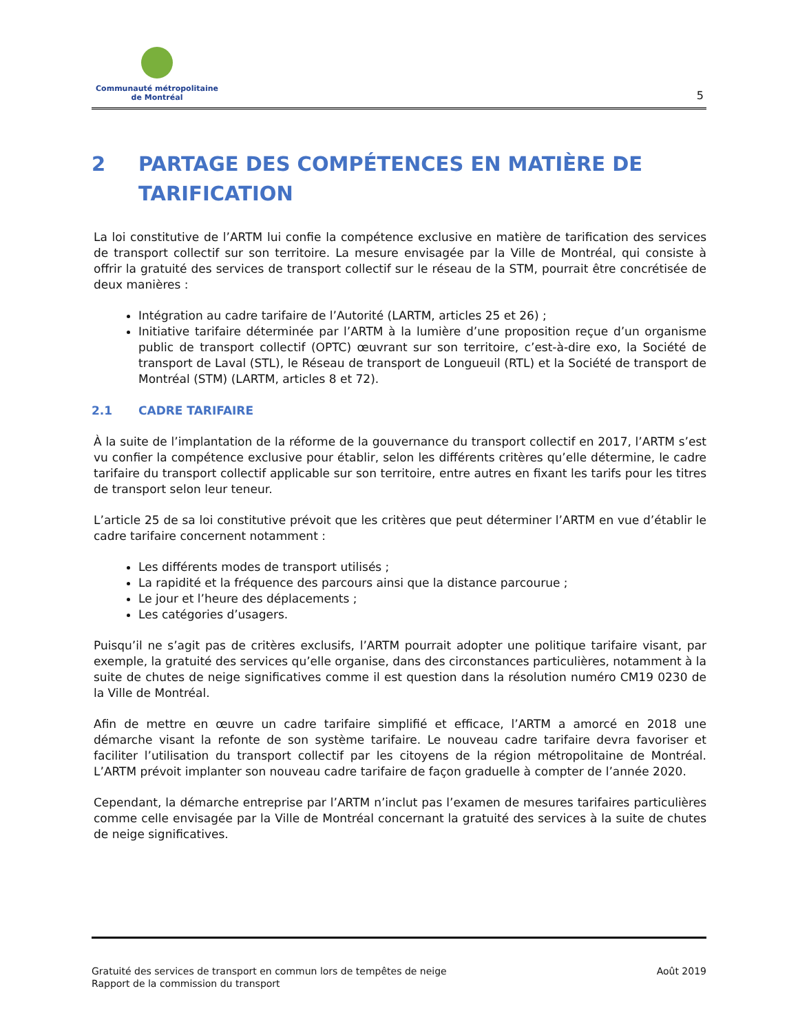Communauté métropolitaine
de Montréal
5
2 PARTAGE DES COMPÉTENCES EN MATIÈRE DE TARIFICATION
La loi constitutive de l’ARTM lui confie la compétence exclusive en matière de tarification des services de transport collectif sur son territoire. La mesure envisagée par la Ville de Montréal, qui consiste à offrir la gratuité des services de transport collectif sur le réseau de la STM, pourrait être concrétisée de deux manières :
Intégration au cadre tarifaire de l’Autorité (LARTM, articles 25 et 26) ;
Initiative tarifaire déterminée par l’ARTM à la lumière d’une proposition reçue d’un organisme public de transport collectif (OPTC) œuvrant sur son territoire, c’est-à-dire exo, la Société de transport de Laval (STL), le Réseau de transport de Longueuil (RTL) et la Société de transport de Montréal (STM) (LARTM, articles 8 et 72).
2.1 CADRE TARIFAIRE
À la suite de l’implantation de la réforme de la gouvernance du transport collectif en 2017, l’ARTM s’est vu confier la compétence exclusive pour établir, selon les différents critères qu’elle détermine, le cadre tarifaire du transport collectif applicable sur son territoire, entre autres en fixant les tarifs pour les titres de transport selon leur teneur.
L’article 25 de sa loi constitutive prévoit que les critères que peut déterminer l’ARTM en vue d’établir le cadre tarifaire concernent notamment :
Les différents modes de transport utilisés ;
La rapidité et la fréquence des parcours ainsi que la distance parcourue ;
Le jour et l’heure des déplacements ;
Les catégories d’usagers.
Puisqu’il ne s’agit pas de critères exclusifs, l’ARTM pourrait adopter une politique tarifaire visant, par exemple, la gratuité des services qu’elle organise, dans des circonstances particulières, notamment à la suite de chutes de neige significatives comme il est question dans la résolution numéro CM19 0230 de la Ville de Montréal.
Afin de mettre en œuvre un cadre tarifaire simplifié et efficace, l’ARTM a amorcé en 2018 une démarche visant la refonte de son système tarifaire. Le nouveau cadre tarifaire devra favoriser et faciliter l’utilisation du transport collectif par les citoyens de la région métropolitaine de Montréal. L’ARTM prévoit implanter son nouveau cadre tarifaire de façon graduelle à compter de l’année 2020.
Cependant, la démarche entreprise par l’ARTM n’inclut pas l’examen de mesures tarifaires particulières comme celle envisagée par la Ville de Montréal concernant la gratuité des services à la suite de chutes de neige significatives.
Gratuité des services de transport en commun lors de tempêtes de neige
Rapport de la commission du transport
Août 2019